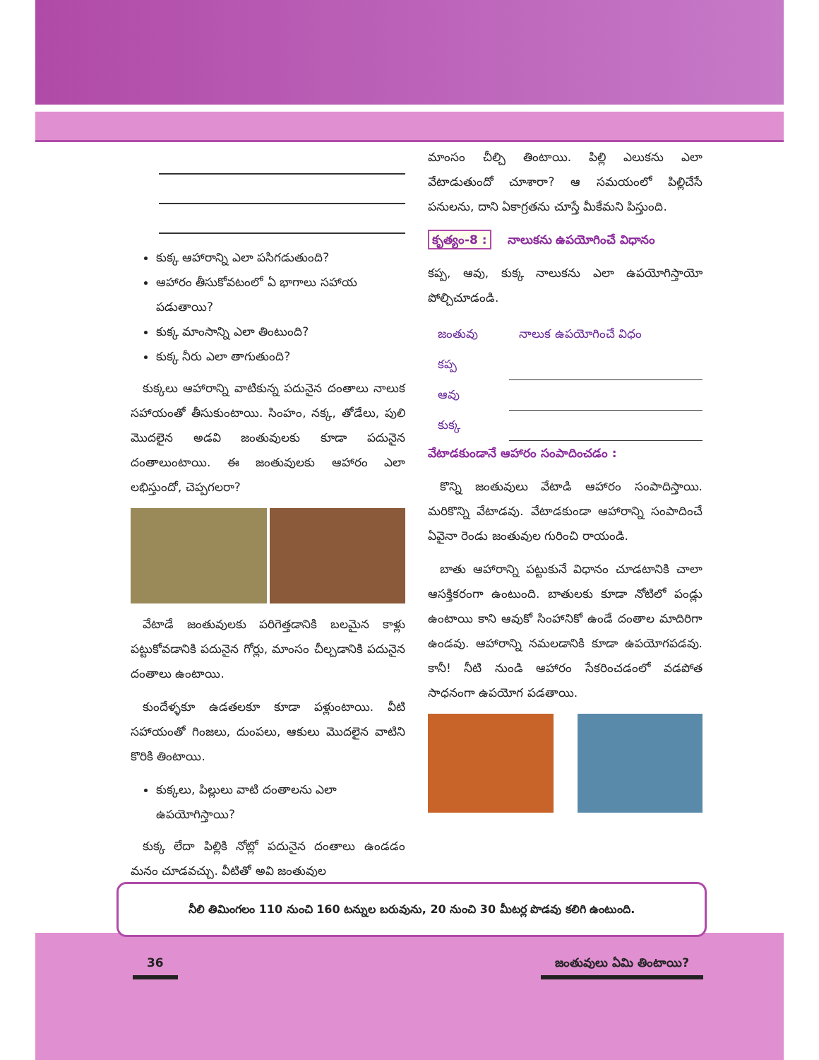కుక్క ఆహారాన్ని ఎలా పసిగడుతుంది?
ఆహారం తీసుకోవటంలో ఏ భాగాలు సహాయ పడుతాయి?
కుక్క మాంసాన్ని ఎలా తింటుంది?
కుక్క నీరు ఎలా తాగుతుంది?
 కుక్కలు ఆహారాన్ని వాటికున్న పదునైన దంతాలు నాలుక సహాయంతో తీసుకుంటాయి. సింహం, నక్క, తోడేలు, పులి మొదలైన అడవి జంతువులకు కూడా పదునైన దంతాలుంటాయి. ఈ జంతువులకు ఆహారం ఎలా లభిస్తుందో, చెప్పగలరా?
 వేటాడే జంతువులకు పరిగెత్తడానికి బలమైన కాళ్లు పట్టుకోవడానికి పదునైన గోర్లు, మాంసం చీల్చడానికి పదునైన దంతాలు ఉంటాయి.
 కుందేళ్ళకూ ఉడతలకూ కూడా పళ్లుంటాయి. వీటి సహాయంతో గింజలు, దుంపలు, ఆకులు మొదలైన వాటిని కొరికి తింటాయి.
కుక్కలు, పిల్లులు వాటి దంతాలను ఎలా ఉపయోగిస్తాయి?
 కుక్క లేదా పిల్లికి నోట్లో పదునైన దంతాలు ఉండడం మనం చూడవచ్చు. వీటితో అవి జంతువుల
మాంసం చీల్చి తింటాయి. పిల్లి ఎలుకను ఎలా వేటాడుతుందో చూశారా? ఆ సమయంలో పిల్లిచేసే పనులను, దాని ఏకాగ్రతను చూస్తే మీకేమని పిస్తుంది.
కృత్యం-8 :  నాలుకను ఉపయోగించే విధానం
కప్ప, ఆవు, కుక్క నాలుకను ఎలా ఉపయోగిస్తాయో పోల్చిచూడండి.
| జంతువు | నాలుక ఉపయోగించే విధం |
| కప్ప | |
| ఆవు | |
| కుక్క | |
వేటాడకుండానే ఆహారం సంపాదించడం :
 కొన్ని జంతువులు వేటాడి ఆహారం సంపాదిస్తాయి. మరికొన్ని వేటాడవు. వేటాడకుండా ఆహారాన్ని సంపాదించే ఏవైనా రెండు జంతువుల గురించి రాయండి.
 బాతు ఆహారాన్ని పట్టుకునే విధానం చూడటానికి చాలా ఆసక్తికరంగా ఉంటుంది. బాతులకు కూడా నోటిలో పండ్లు ఉంటాయి కాని ఆవుకో సింహానికో ఉండే దంతాల మాదిరిగా ఉండవు. ఆహారాన్ని నమలడానికి కూడా ఉపయోగపడవు. కానీ! నీటి నుండి ఆహారం సేకరించడంలో వడపోత సాధనంగా ఉపయోగ పడతాయి.
నీలి తిమింగలం 110 నుంచి 160 టన్నుల బరువును, 20 నుంచి 30 మీటర్ల పొడవు కలిగి ఉంటుంది.
36 జంతువులు ఏమి తింటాయి?